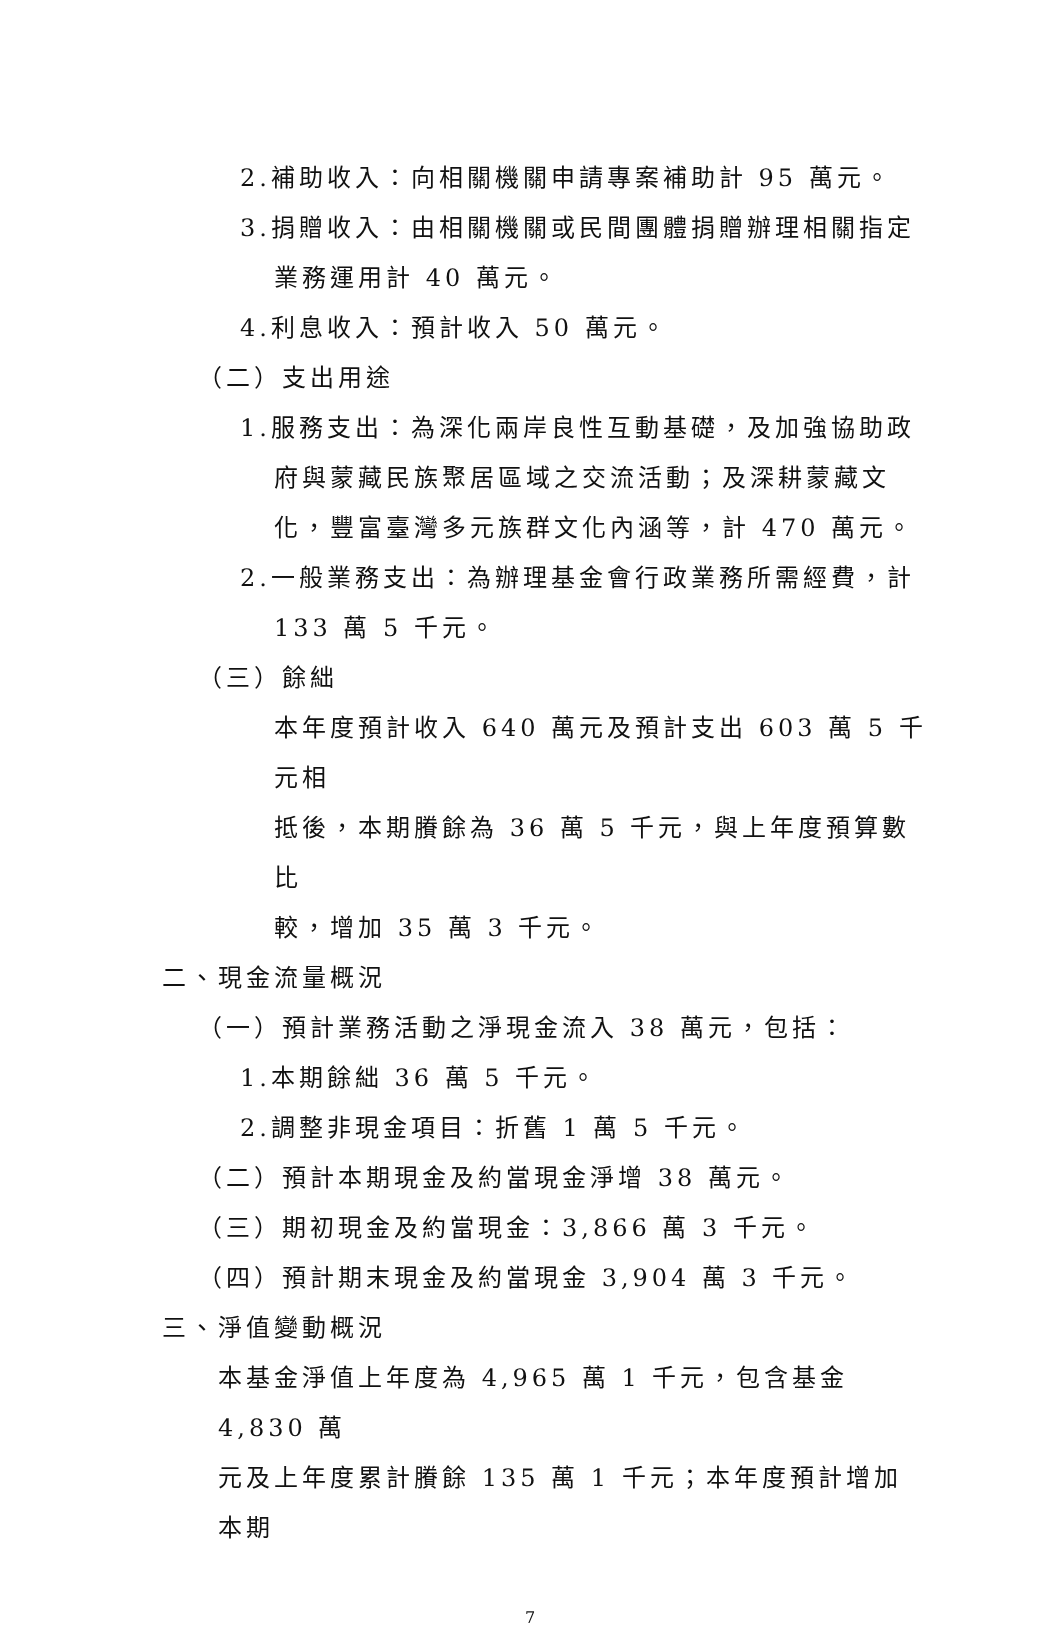2.補助收入：向相關機關申請專案補助計 95 萬元。
3.捐贈收入：由相關機關或民間團體捐贈辦理相關指定
業務運用計 40 萬元。
4.利息收入：預計收入 50 萬元。
（二）支出用途
1.服務支出：為深化兩岸良性互動基礎，及加強協助政
府與蒙藏民族聚居區域之交流活動；及深耕蒙藏文
化，豐富臺灣多元族群文化內涵等，計 470 萬元。
2.一般業務支出：為辦理基金會行政業務所需經費，計
133 萬 5 千元。
（三）餘絀
本年度預計收入 640 萬元及預計支出 603 萬 5 千元相
抵後，本期賸餘為 36 萬 5 千元，與上年度預算數比
較，增加 35 萬 3 千元。
二、現金流量概況
（一）預計業務活動之淨現金流入 38 萬元，包括：
1.本期餘絀 36 萬 5 千元。
2.調整非現金項目：折舊 1 萬 5 千元。
（二）預計本期現金及約當現金淨增 38 萬元。
（三）期初現金及約當現金：3,866 萬 3 千元。
（四）預計期末現金及約當現金 3,904 萬 3 千元。
三、淨值變動概況
本基金淨值上年度為 4,965 萬 1 千元，包含基金 4,830 萬
元及上年度累計賸餘 135 萬 1 千元；本年度預計增加本期
7